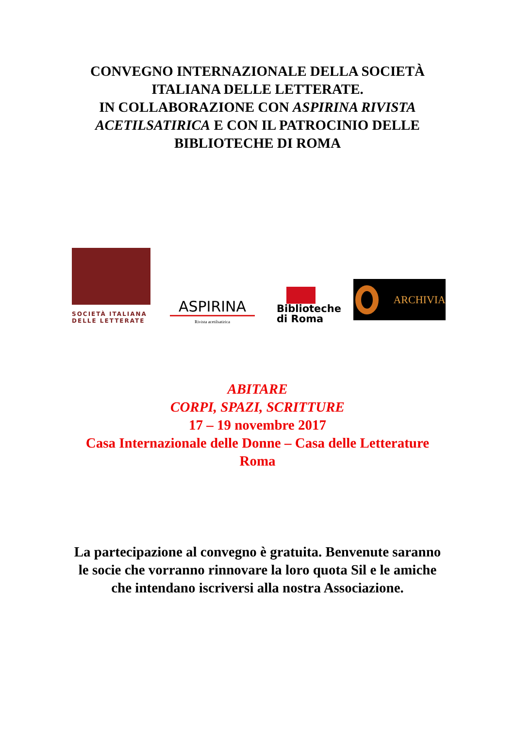CONVEGNO INTERNAZIONALE DELLA SOCIETÀ
ITALIANA DELLE LETTERATE.
IN COLLABORAZIONE CON ASPIRINA RIVISTA
ACETILSATIRICA E CON IL PATROCINIO DELLE
BIBLIOTECHE DI ROMA
SOCIETÀ ITALIANA
DELLE LETTERATE
ASPIRINA
Rivista acetilsatirica
Biblioteche
di Roma
ARCHIVIA
ABITARE
CORPI, SPAZI, SCRITTURE
17 – 19 novembre 2017
Casa Internazionale delle Donne – Casa delle Letterature
Roma
La partecipazione al convegno è gratuita. Benvenute saranno
le socie che vorranno rinnovare la loro quota Sil e le amiche
che intendano iscriversi alla nostra Associazione.